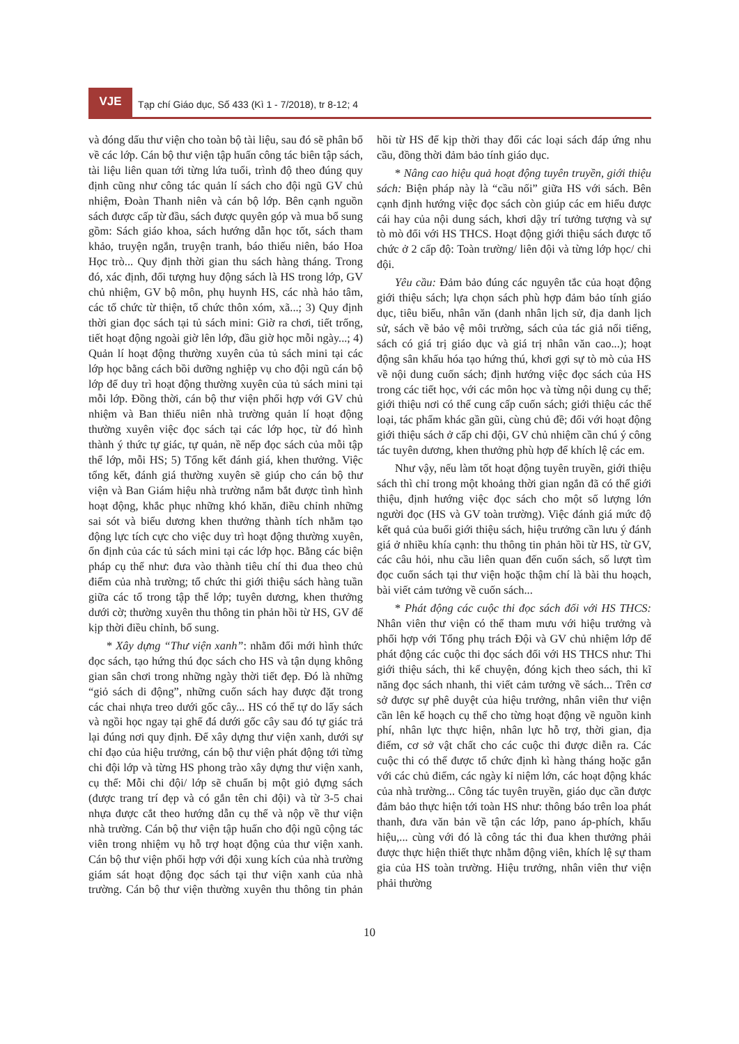VJE
Tạp chí Giáo dục, Số 433 (Kì 1 - 7/2018), tr 8-12; 4
và đóng dấu thư viện cho toàn bộ tài liệu, sau đó sẽ phân bổ về các lớp. Cán bộ thư viện tập huấn công tác biên tập sách, tài liệu liên quan tới từng lứa tuổi, trình độ theo đúng quy định cũng như công tác quản lí sách cho đội ngũ GV chủ nhiệm, Đoàn Thanh niên và cán bộ lớp. Bên cạnh nguồn sách được cấp từ đầu, sách được quyên góp và mua bổ sung gồm: Sách giáo khoa, sách hướng dẫn học tốt, sách tham khảo, truyện ngắn, truyện tranh, báo thiếu niên, báo Hoa Học trò... Quy định thời gian thu sách hàng tháng. Trong đó, xác định, đối tượng huy động sách là HS trong lớp, GV chủ nhiệm, GV bộ môn, phụ huynh HS, các nhà hảo tâm, các tổ chức từ thiện, tổ chức thôn xóm, xã...; 3) Quy định thời gian đọc sách tại tủ sách mini: Giờ ra chơi, tiết trống, tiết hoạt động ngoài giờ lên lớp, đầu giờ học mỗi ngày...; 4) Quản lí hoạt động thường xuyên của tủ sách mini tại các lớp học bằng cách bồi dưỡng nghiệp vụ cho đội ngũ cán bộ lớp để duy trì hoạt động thường xuyên của tủ sách mini tại mỗi lớp. Đồng thời, cán bộ thư viện phối hợp với GV chủ nhiệm và Ban thiếu niên nhà trường quản lí hoạt động thường xuyên việc đọc sách tại các lớp học, từ đó hình thành ý thức tự giác, tự quản, nề nếp đọc sách của mỗi tập thể lớp, mỗi HS; 5) Tổng kết đánh giá, khen thưởng. Việc tổng kết, đánh giá thường xuyên sẽ giúp cho cán bộ thư viện và Ban Giám hiệu nhà trường nắm bắt được tình hình hoạt động, khắc phục những khó khăn, điều chỉnh những sai sót và biểu dương khen thưởng thành tích nhằm tạo động lực tích cực cho việc duy trì hoạt động thường xuyên, ổn định của các tủ sách mini tại các lớp học. Bằng các biện pháp cụ thể như: đưa vào thành tiêu chí thi đua theo chủ điểm của nhà trường; tổ chức thi giới thiệu sách hàng tuần giữa các tổ trong tập thể lớp; tuyên dương, khen thưởng dưới cờ; thường xuyên thu thông tin phản hồi từ HS, GV để kịp thời điều chỉnh, bổ sung.
* Xây dựng “Thư viện xanh”: nhằm đổi mới hình thức đọc sách, tạo hứng thú đọc sách cho HS và tận dụng không gian sân chơi trong những ngày thời tiết đẹp. Đó là những “giỏ sách di động”, những cuốn sách hay được đặt trong các chai nhựa treo dưới gốc cây... HS có thể tự do lấy sách và ngồi học ngay tại ghế đá dưới gốc cây sau đó tự giác trả lại đúng nơi quy định. Để xây dựng thư viện xanh, dưới sự chỉ đạo của hiệu trưởng, cán bộ thư viện phát động tới từng chi đội lớp và từng HS phong trào xây dựng thư viện xanh, cụ thể: Mỗi chi đội/ lớp sẽ chuẩn bị một giỏ đựng sách (được trang trí đẹp và có gắn tên chi đội) và từ 3-5 chai nhựa được cắt theo hướng dẫn cụ thể và nộp về thư viện nhà trường. Cán bộ thư viện tập huấn cho đội ngũ cộng tác viên trong nhiệm vụ hỗ trợ hoạt động của thư viện xanh. Cán bộ thư viện phối hợp với đội xung kích của nhà trường giám sát hoạt động đọc sách tại thư viện xanh của nhà trường. Cán bộ thư viện thường xuyên thu thông tin phản hồi từ HS để kịp thời thay đổi các loại sách đáp ứng nhu cầu, đồng thời đảm bảo tính giáo dục.
* Nâng cao hiệu quả hoạt động tuyên truyền, giới thiệu sách: Biện pháp này là “cầu nối” giữa HS với sách. Bên cạnh định hướng việc đọc sách còn giúp các em hiểu được cái hay của nội dung sách, khơi dậy trí tưởng tượng và sự tò mò đối với HS THCS. Hoạt động giới thiệu sách được tổ chức ở 2 cấp độ: Toàn trường/ liên đội và từng lớp học/ chi đội.
Yêu cầu: Đảm bảo đúng các nguyên tắc của hoạt động giới thiệu sách; lựa chọn sách phù hợp đảm bảo tính giáo dục, tiêu biểu, nhân văn (danh nhân lịch sử, địa danh lịch sử, sách về bảo vệ môi trường, sách của tác giả nổi tiếng, sách có giá trị giáo dục và giá trị nhân văn cao...); hoạt động sân khấu hóa tạo hứng thú, khơi gợi sự tò mò của HS về nội dung cuốn sách; định hướng việc đọc sách của HS trong các tiết học, với các môn học và từng nội dung cụ thể; giới thiệu nơi có thể cung cấp cuốn sách; giới thiệu các thể loại, tác phẩm khác gần gũi, cùng chủ đề; đối với hoạt động giới thiệu sách ở cấp chi đội, GV chủ nhiệm cần chú ý công tác tuyên dương, khen thưởng phù hợp để khích lệ các em.
Như vậy, nếu làm tốt hoạt động tuyên truyền, giới thiệu sách thì chỉ trong một khoảng thời gian ngắn đã có thể giới thiệu, định hướng việc đọc sách cho một số lượng lớn người đọc (HS và GV toàn trường). Việc đánh giá mức độ kết quả của buổi giới thiệu sách, hiệu trưởng cần lưu ý đánh giá ở nhiều khía cạnh: thu thông tin phản hồi từ HS, từ GV, các câu hỏi, nhu cầu liên quan đến cuốn sách, số lượt tìm đọc cuốn sách tại thư viện hoặc thậm chí là bài thu hoạch, bài viết cảm tưởng về cuốn sách...
* Phát động các cuộc thi đọc sách đối với HS THCS: Nhân viên thư viện có thể tham mưu với hiệu trưởng và phối hợp với Tổng phụ trách Đội và GV chủ nhiệm lớp để phát động các cuộc thi đọc sách đối với HS THCS như: Thi giới thiệu sách, thi kể chuyện, đóng kịch theo sách, thi kĩ năng đọc sách nhanh, thi viết cảm tưởng về sách... Trên cơ sở được sự phê duyệt của hiệu trưởng, nhân viên thư viện cần lên kế hoạch cụ thể cho từng hoạt động về nguồn kinh phí, nhân lực thực hiện, nhân lực hỗ trợ, thời gian, địa điểm, cơ sở vật chất cho các cuộc thi được diễn ra. Các cuộc thi có thể được tổ chức định kì hàng tháng hoặc gắn với các chủ điểm, các ngày kỉ niệm lớn, các hoạt động khác của nhà trường... Công tác tuyên truyền, giáo dục cần được đảm bảo thực hiện tới toàn HS như: thông báo trên loa phát thanh, đưa văn bản về tận các lớp, pano áp-phích, khẩu hiệu,... cùng với đó là công tác thi đua khen thưởng phải được thực hiện thiết thực nhằm động viên, khích lệ sự tham gia của HS toàn trường. Hiệu trưởng, nhân viên thư viện phải thường
10